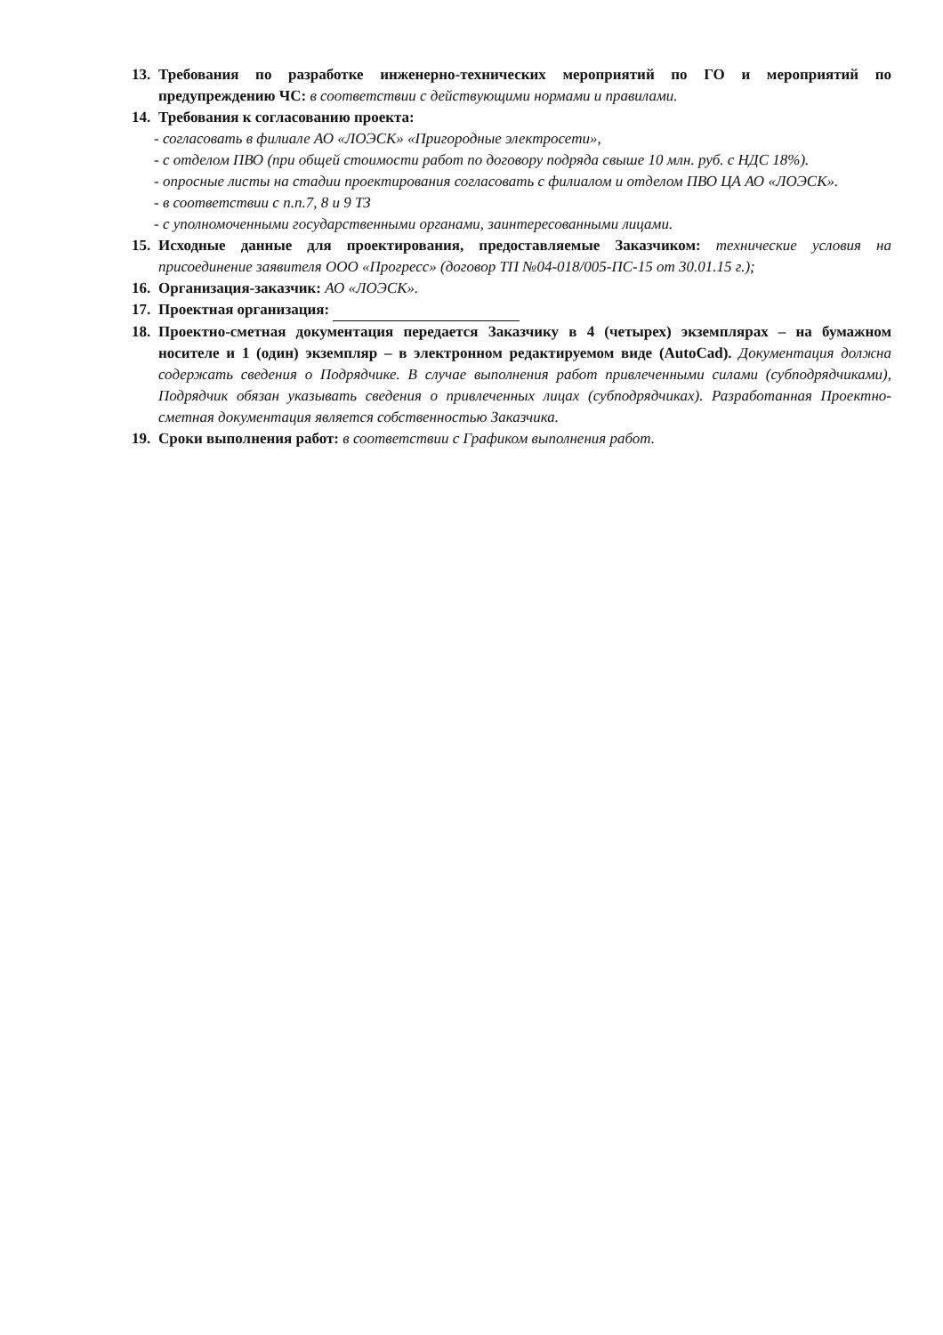13.
Требования по разработке инженерно-технических мероприятий по ГО и мероприятий по предупреждению ЧС: в соответствии с действующими нормами и правилами.
14.
Требования к согласованию проекта:
- согласовать в филиале АО «ЛОЭСК» «Пригородные электросети»,
- с отделом ПВО (при общей стоимости работ по договору подряда свыше 10 млн. руб. с НДС 18%).
- опросные листы на стадии проектирования согласовать с филиалом и отделом ПВО ЦА АО «ЛОЭСК».
- в соответствии с п.п.7, 8 и 9 ТЗ
- с уполномоченными государственными органами, заинтересованными лицами.
15.
Исходные данные для проектирования, предоставляемые Заказчиком: технические условия на присоединение заявителя ООО «Прогресс» (договор ТП №04-018/005-ПС-15 от 30.01.15 г.);
16.
Организация-заказчик: АО «ЛОЭСК».
17.
Проектная организация:
18.
Проектно-сметная документация передается Заказчику в 4 (четырех) экземплярах – на бумажном носителе и 1 (один) экземпляр – в электронном редактируемом виде (AutoCad). Документация должна содержать сведения о Подрядчике. В случае выполнения работ привлеченными силами (субподрядчиками), Подрядчик обязан указывать сведения о привлеченных лицах (субподрядчиках). Разработанная Проектно-сметная документация является собственностью Заказчика.
19.
Сроки выполнения работ: в соответствии с Графиком выполнения работ.